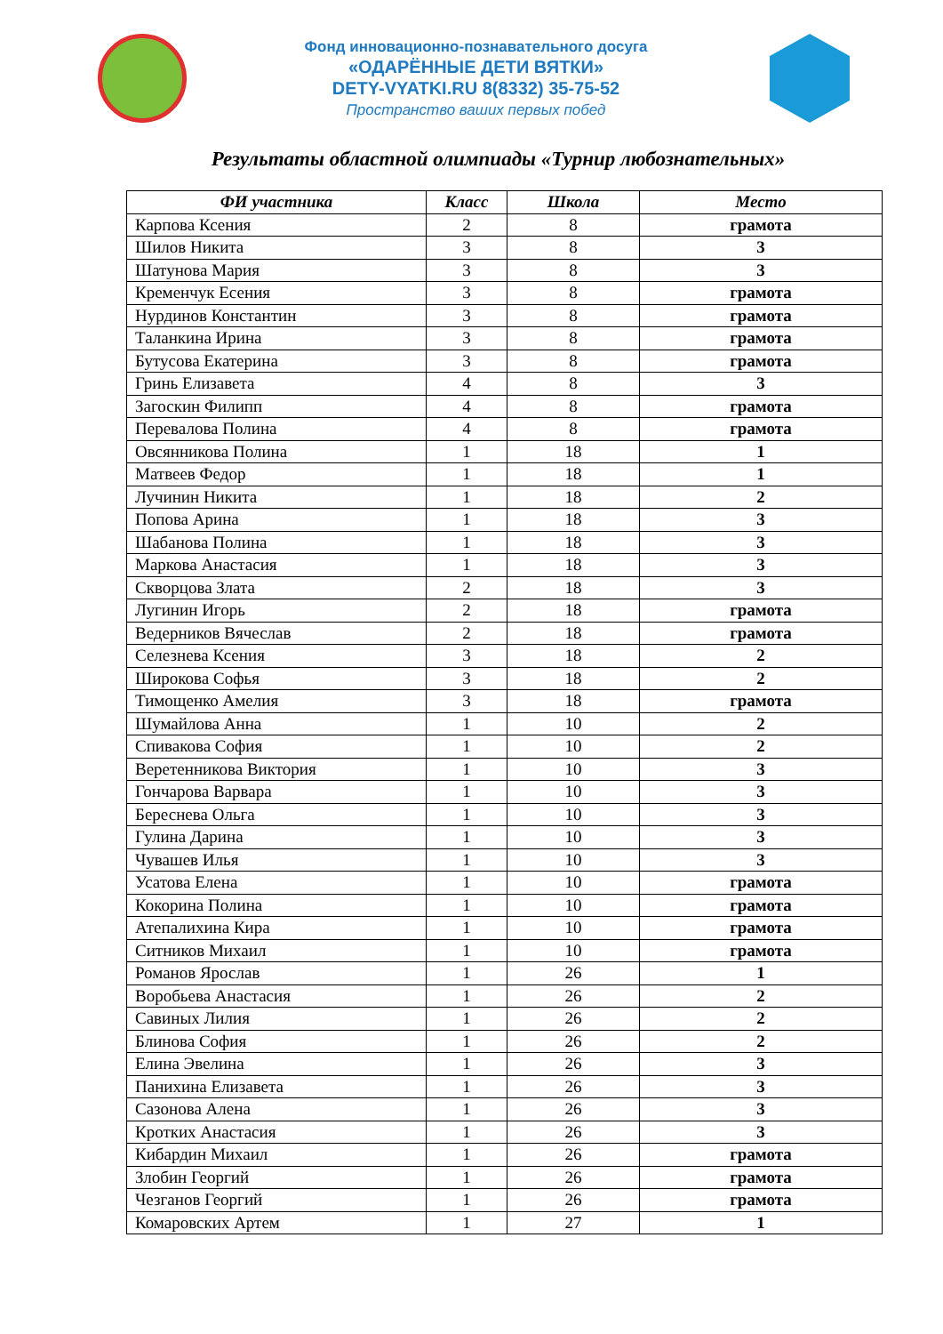Фонд инновационно-познавательного досуга
«ОДАРЁННЫЕ ДЕТИ ВЯТКИ»
DETY-VYATKI.RU 8(8332) 35-75-52
Пространство ваших первых побед
Результаты областной олимпиады «Турнир любознательных»
| ФИ участника | Класс | Школа | Место |
| --- | --- | --- | --- |
| Карпова Ксения | 2 | 8 | грамота |
| Шилов Никита | 3 | 8 | 3 |
| Шатунова Мария | 3 | 8 | 3 |
| Кременчук Есения | 3 | 8 | грамота |
| Нурдинов Константин | 3 | 8 | грамота |
| Таланкина Ирина | 3 | 8 | грамота |
| Бутусова Екатерина | 3 | 8 | грамота |
| Гринь Елизавета | 4 | 8 | 3 |
| Загоскин Филипп | 4 | 8 | грамота |
| Перевалова Полина | 4 | 8 | грамота |
| Овсянникова Полина | 1 | 18 | 1 |
| Матвеев Федор | 1 | 18 | 1 |
| Лучинин Никита | 1 | 18 | 2 |
| Попова Арина | 1 | 18 | 3 |
| Шабанова Полина | 1 | 18 | 3 |
| Маркова Анастасия | 1 | 18 | 3 |
| Скворцова Злата | 2 | 18 | 3 |
| Лугинин Игорь | 2 | 18 | грамота |
| Ведерников Вячеслав | 2 | 18 | грамота |
| Селезнева Ксения | 3 | 18 | 2 |
| Широкова Софья | 3 | 18 | 2 |
| Тимощенко Амелия | 3 | 18 | грамота |
| Шумайлова Анна | 1 | 10 | 2 |
| Спивакова София | 1 | 10 | 2 |
| Веретенникова Виктория | 1 | 10 | 3 |
| Гончарова Варвара | 1 | 10 | 3 |
| Береснева Ольга | 1 | 10 | 3 |
| Гулина Дарина | 1 | 10 | 3 |
| Чувашев Илья | 1 | 10 | 3 |
| Усатова Елена | 1 | 10 | грамота |
| Кокорина Полина | 1 | 10 | грамота |
| Атепалихина Кира | 1 | 10 | грамота |
| Ситников Михаил | 1 | 10 | грамота |
| Романов Ярослав | 1 | 26 | 1 |
| Воробьева Анастасия | 1 | 26 | 2 |
| Савиных Лилия | 1 | 26 | 2 |
| Блинова София | 1 | 26 | 2 |
| Елина Эвелина | 1 | 26 | 3 |
| Панихина Елизавета | 1 | 26 | 3 |
| Сазонова Алена | 1 | 26 | 3 |
| Кротких Анастасия | 1 | 26 | 3 |
| Кибардин Михаил | 1 | 26 | грамота |
| Злобин Георгий | 1 | 26 | грамота |
| Чезганов Георгий | 1 | 26 | грамота |
| Комаровских Артем | 1 | 27 | 1 |